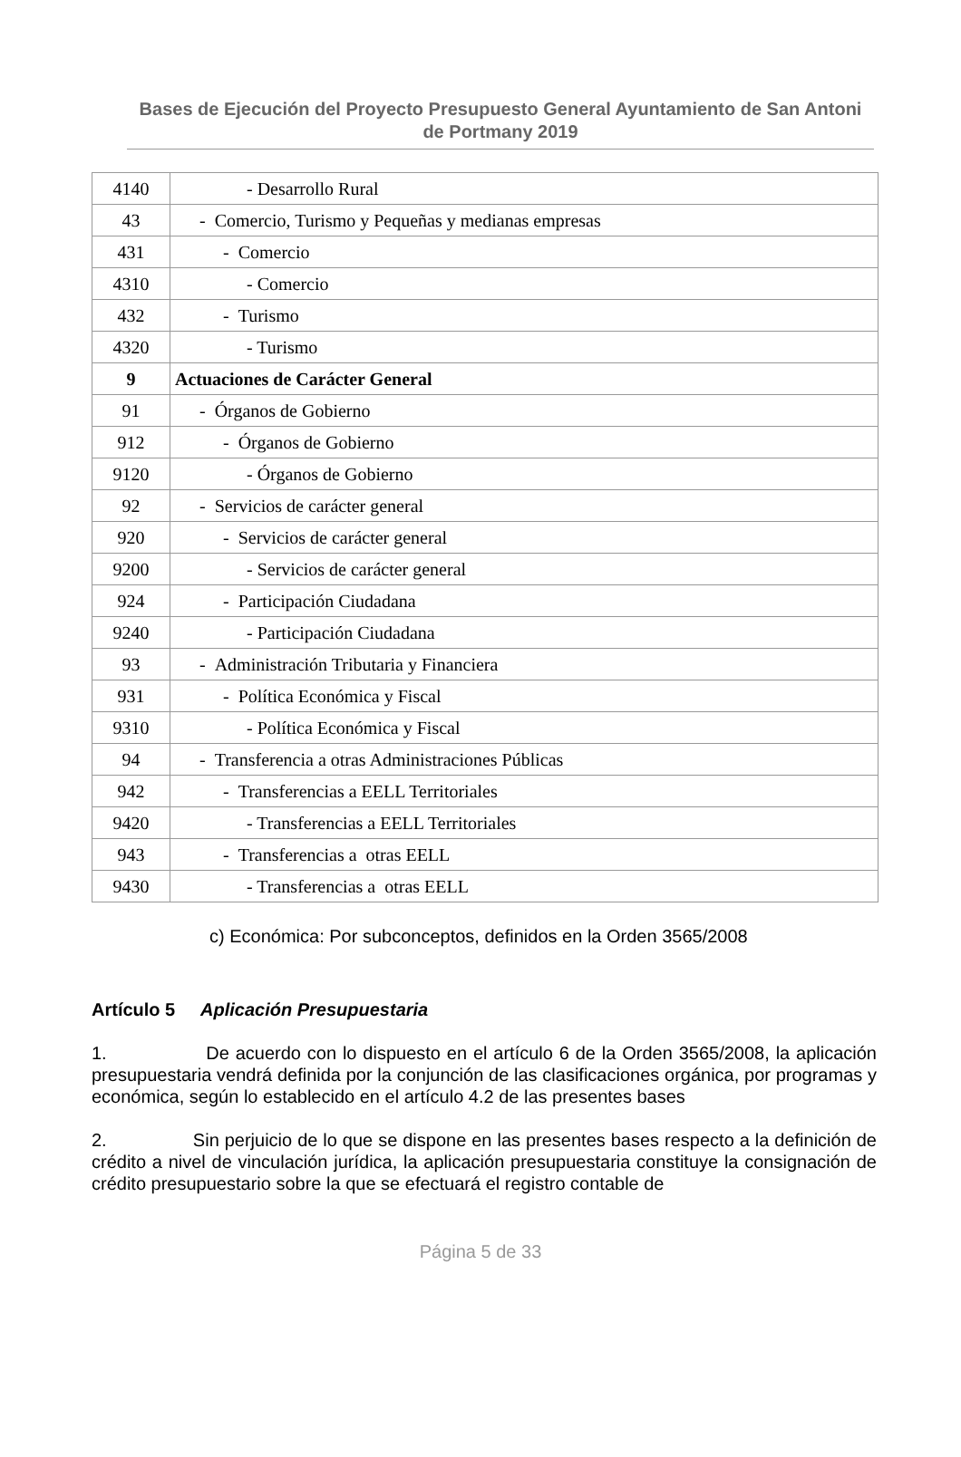Bases de Ejecución del Proyecto Presupuesto General Ayuntamiento de San Antoni de Portmany 2019
| 4140 | - Desarrollo Rural |
| 43 | - Comercio, Turismo y Pequeñas y medianas empresas |
| 431 | - Comercio |
| 4310 | - Comercio |
| 432 | - Turismo |
| 4320 | - Turismo |
| 9 | Actuaciones de Carácter General |
| 91 | - Órganos de Gobierno |
| 912 | - Órganos de Gobierno |
| 9120 | - Órganos de Gobierno |
| 92 | - Servicios de carácter general |
| 920 | - Servicios de carácter general |
| 9200 | - Servicios de carácter general |
| 924 | - Participación Ciudadana |
| 9240 | - Participación Ciudadana |
| 93 | - Administración Tributaria y Financiera |
| 931 | - Política Económica y Fiscal |
| 9310 | - Política Económica y Fiscal |
| 94 | - Transferencia a otras Administraciones Públicas |
| 942 | - Transferencias a EELL Territoriales |
| 9420 | - Transferencias a EELL Territoriales |
| 943 | - Transferencias a otras EELL |
| 9430 | - Transferencias a otras EELL |
c) Económica: Por subconceptos, definidos en la Orden 3565/2008
Artículo 5 Aplicación Presupuestaria
1. De acuerdo con lo dispuesto en el artículo 6 de la Orden 3565/2008, la aplicación presupuestaria vendrá definida por la conjunción de las clasificaciones orgánica, por programas y económica, según lo establecido en el artículo 4.2 de las presentes bases
2. Sin perjuicio de lo que se dispone en las presentes bases respecto a la definición de crédito a nivel de vinculación jurídica, la aplicación presupuestaria constituye la consignación de crédito presupuestario sobre la que se efectuará el registro contable de
Página 5 de 33